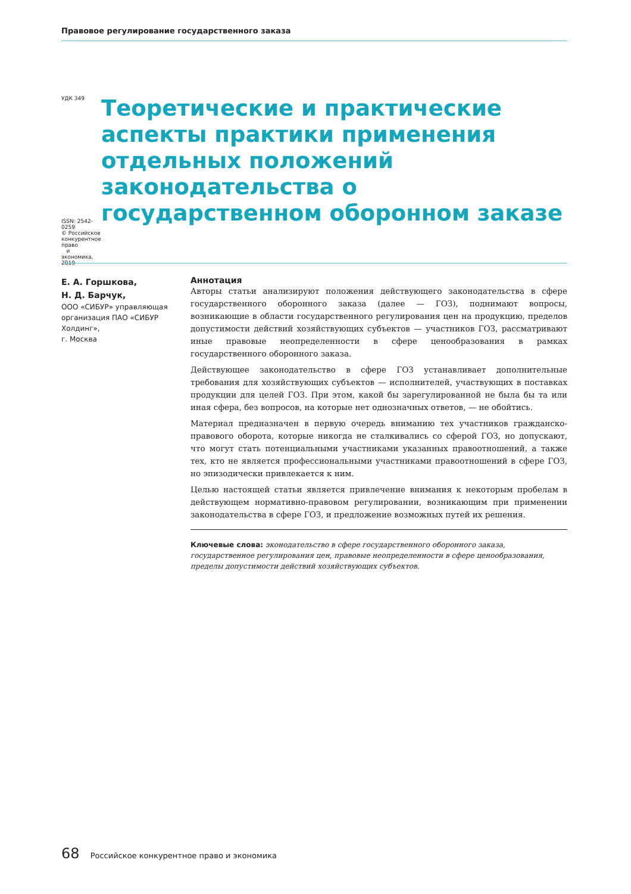Правовое регулирование государственного заказа
УДК 349
ISSN: 2542-0259
© Российское конкурентное право
и экономика, 2019
Теоретические и практические аспекты практики применения отдельных положений законодательства о государственном оборонном заказе
Е. А. Горшкова,
Н. Д. Барчук,
ООО «СИБУР» управляющая организация ПАО «СИБУР Холдинг»,
г. Москва
Аннотация
Авторы статьи анализируют положения действующего законодательства в сфере государственного оборонного заказа (далее — ГОЗ), поднимают вопросы, возникающие в области государственного регулирования цен на продукцию, пределов допустимости действий хозяйствующих субъектов — участников ГОЗ, рассматривают иные правовые неопределенности в сфере ценообразования в рамках государственного оборонного заказа.
Действующее законодательство в сфере ГОЗ устанавливает дополнительные требования для хозяйствующих субъектов — исполнителей, участвующих в поставках продукции для целей ГОЗ. При этом, какой бы зарегулированной не была бы та или иная сфера, без вопросов, на которые нет однозначных ответов, — не обойтись.
Материал предназначен в первую очередь вниманию тех участников гражданско-правового оборота, которые никогда не сталкивались со сферой ГОЗ, но допускают, что могут стать потенциальными участниками указанных правоотношений, а также тех, кто не является профессиональными участниками правоотношений в сфере ГОЗ, но эпизодически привлекается к ним.
Целью настоящей статьи является привлечение внимания к некоторым пробелам в действующем нормативно-правовом регулировании, возникающим при применении законодательства в сфере ГОЗ, и предложение возможных путей их решения.
Ключевые слова: эконодательство в сфере государственного оборонного заказа, государственное регулирования цен, правовые неопределенности в сфере ценообразования, пределы допустимости действий хозяйствующих субъектов.
68 Российское конкурентное право и экономика